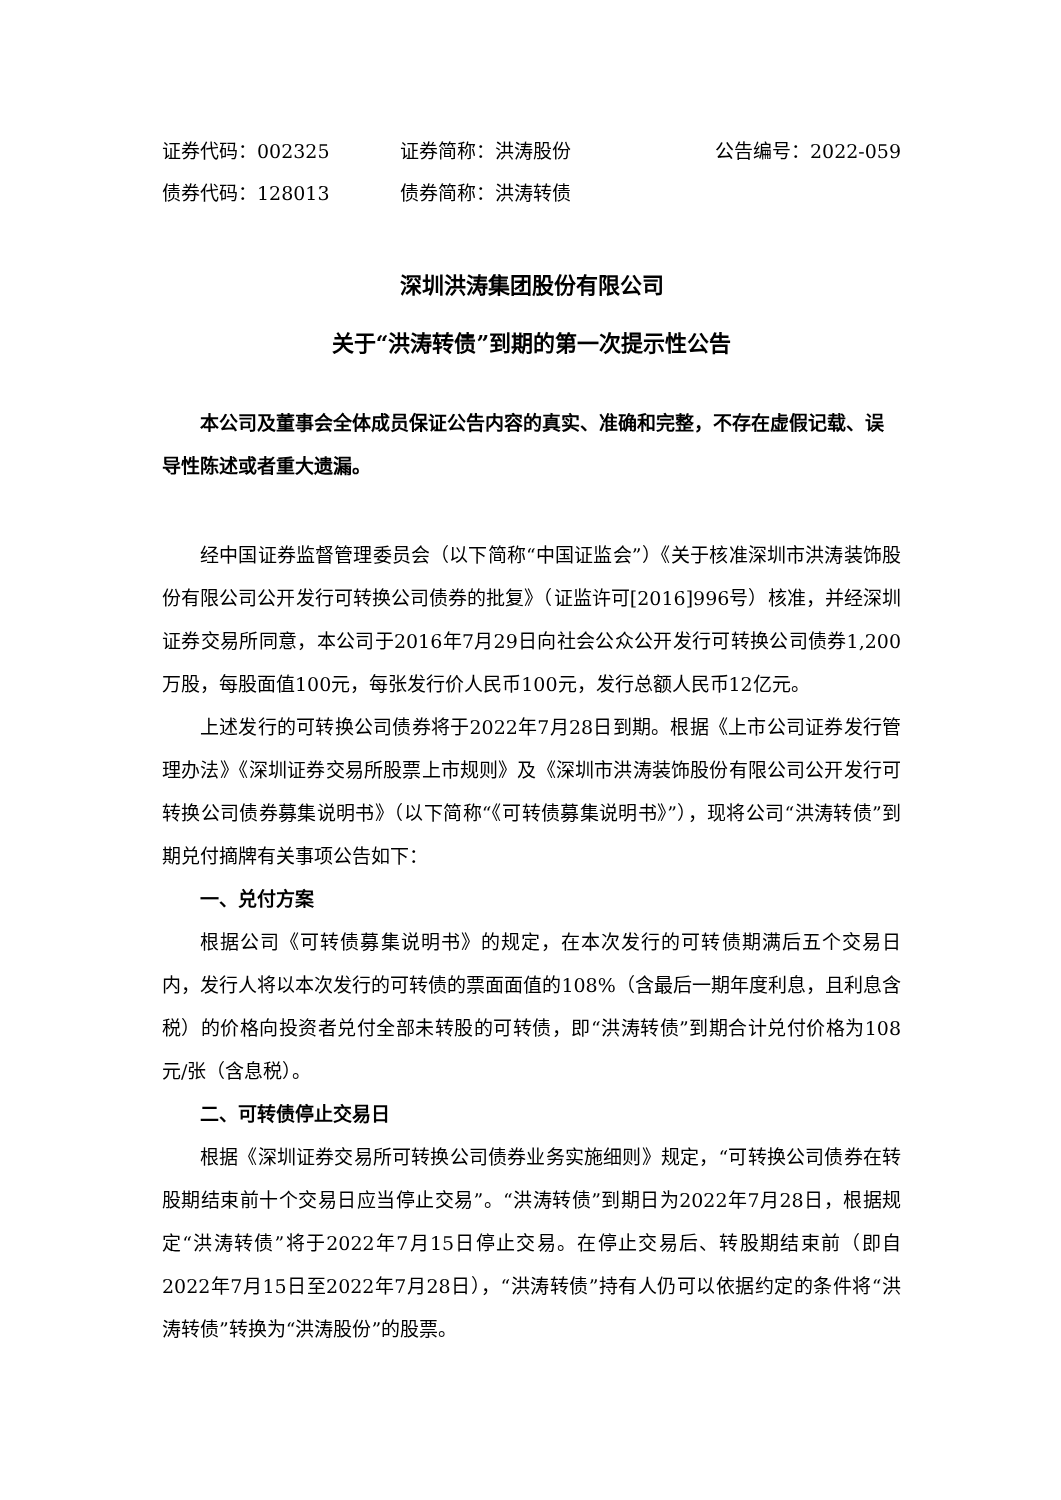证券代码：002325 证券简称：洪涛股份 公告编号：2022-059
债券代码：128013 债券简称：洪涛转债
深圳洪涛集团股份有限公司
关于“洪涛转债”到期的第一次提示性公告
本公司及董事会全体成员保证公告内容的真实、准确和完整，不存在虚假记载、误导性陈述或者重大遗漏。
经中国证券监督管理委员会（以下简称“中国证监会”）《关于核准深圳市洪涛装饰股份有限公司公开发行可转换公司债券的批复》（证监许可[2016]996号）核准，并经深圳证券交易所同意，本公司于2016年7月29日向社会公众公开发行可转换公司债券1,200万股，每股面值100元，每张发行价人民币100元，发行总额人民币12亿元。
上述发行的可转换公司债券将于2022年7月28日到期。根据《上市公司证券发行管理办法》《深圳证券交易所股票上市规则》及《深圳市洪涛装饰股份有限公司公开发行可转换公司债券募集说明书》（以下简称“《可转债募集说明书》”），现将公司“洪涛转债”到期兑付摘牌有关事项公告如下：
一、兑付方案
根据公司《可转债募集说明书》的规定，在本次发行的可转债期满后五个交易日内，发行人将以本次发行的可转债的票面面值的108%（含最后一期年度利息，且利息含税）的价格向投资者兑付全部未转股的可转债，即“洪涛转债”到期合计兑付价格为108元/张（含息税）。
二、可转债停止交易日
根据《深圳证券交易所可转换公司债券业务实施细则》规定，“可转换公司债券在转股期结束前十个交易日应当停止交易”。“洪涛转债”到期日为2022年7月28日，根据规定“洪涛转债”将于2022年7月15日停止交易。在停止交易后、转股期结束前（即自2022年7月15日至2022年7月28日），“洪涛转债”持有人仍可以依据约定的条件将“洪涛转债”转换为“洪涛股份”的股票。